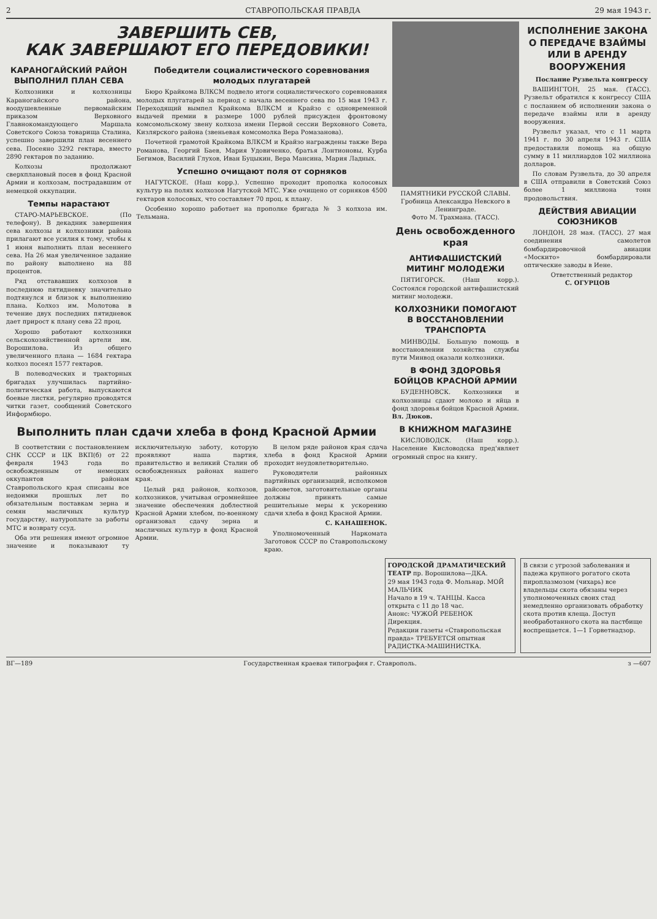2 СТАВРОПОЛЬСКАЯ ПРАВДА 29 мая 1943 г.
ЗАВЕРШИТЬ СЕВ,
КАК ЗАВЕРШАЮТ ЕГО ПЕРЕДОВИКИ!
КАРАНОГАЙСКИЙ РАЙОН ВЫПОЛНИЛ ПЛАН СЕВА
Колхозники и колхозницы Караногайского района, воодушевленные первомайским приказом Верховного Главнокомандующего Маршала Советского Союза товарища Сталина, успешно завершили план весеннего сева. Посеяно 3292 гектара, вместо 2890 гектаров по заданию.
Колхозы продолжают сверхплановый посев в фонд Красной Армии и колхозам, пострадавшим от немецкой оккупации.
Темпы нарастают
СТАРО-МАРЬЕВСКОЕ. (По телефону). В декадник завершения сева колхозы и колхозники района прилагают все усилия к тому, чтобы к 1 июня выполнить план весеннего сева. На 26 мая увеличенное задание по району выполнено на 88 процентов.
Ряд отстававших колхозов в последнюю пятидневку значительно подтянулся и близок к выполнению плана. Колхоз им. Молотова в течение двух последних пятидневок дает прирост к плану сева 22 проц.
Хорошо работают колхозники сельскохозяйственной артели им. Ворошилова. Из общего увеличенного плана — 1684 гектара колхоз посеял 1577 гектаров.
В полеводческих и тракторных бригадах улучшилась партийно-политическая работа, выпускаются боевые листки, регулярно проводятся читки газет, сообщений Советского Информбюро.
Победители социалистического соревнования молодых плугатарей
Бюро Крайкома ВЛКСМ подвело итоги социалистического соревнования молодых плугатарей за период с начала весеннего сева по 15 мая 1943 г. Переходящий вымпел Крайкома ВЛКСМ и Крайзо с одновременной выдачей премии в размере 1000 рублей присужден фронтовому комсомольскому звену колхоза имени Первой сессии Верховного Совета, Кизлярского района (звеньевая комсомолка Вера Ромазанова).
Почетной грамотой Крайкома ВЛКСМ и Крайзо награждены также Вера Романова, Георгий Баев, Мария Удовиченко, братья Лонтионовы, Курба Бегимов, Василий Глухов, Иван Буцыкин, Вера Мансина, Мария Ладных.
Успешно очищают поля от сорняков
НАГУТСКОЕ. (Наш корр.). Успешно проходит прополка колосовых культур на полях колхозов Нагутской МТС. Уже очищено от сорняков 4500 гектаров колосовых, что составляет 70 проц. к плану.
Особенно хорошо работает на прополке бригада № 3 колхоза им. Тельмана.
Выполнить план сдачи хлеба в фонд Красной Армии
В соответствии с постановлением СНК СССР и ЦК ВКП(б) от 22 февраля 1943 года по освобожденным от немецких оккупантов районам Ставропольского края списаны все недоимки прошлых лет по обязательным поставкам зерна и семян масличных культур государству, натуроплате за работы МТС и возврату ссуд.
Оба эти решения имеют огромное значение и показывают ту исключительную заботу, которую проявляют наша партия, правительство и великий Сталин об освобожденных районах нашего края.
Целый ряд районов, колхозов, колхозников, учитывая огромнейшее значение обеспечения доблестной Красной Армии хлебом, по-военному организовал сдачу зерна и масличных культур в фонд Красной Армии.
В целом ряде районов края сдача хлеба в фонд Красной Армии проходит неудовлетворительно.
Руководители районных партийных организаций, исполкомов райсоветов, заготовительные органы должны принять самые решительные меры к ускорению сдачи хлеба в фонд Красной Армии.
С. КАНАШЕНОК.
Уполномоченный Наркомата Заготовок СССР по Ставропольскому краю.
ПАМЯТНИКИ РУССКОЙ СЛАВЫ. Гробница Александра Невского в Ленинграде.
Фото М. Трахмана. (ТАСС).
День освобожденного края
АНТИФАШИСТСКИЙ МИТИНГ МОЛОДЕЖИ
ПЯТИГОРСК. (Наш корр.). Состоялся городской антифашистский митинг молодежи.
КОЛХОЗНИКИ ПОМОГАЮТ В ВОССТАНОВЛЕНИИ ТРАНСПОРТА
МИНВОДЫ. Большую помощь в восстановлении хозяйства службы пути Минвод оказали колхозники.
В ФОНД ЗДОРОВЬЯ БОЙЦОВ КРАСНОЙ АРМИИ
БУДЕННОВСК. Колхозники и колхозницы сдают молоко и яйца в фонд здоровья бойцов Красной Армии. Вл. Дюков.
В КНИЖНОМ МАГАЗИНЕ
КИСЛОВОДСК. (Наш корр.). Население Кисловодска пред'являет огромный спрос на книгу.
ИСПОЛНЕНИЕ ЗАКОНА О ПЕРЕДАЧЕ ВЗАЙМЫ ИЛИ В АРЕНДУ ВООРУЖЕНИЯ
Послание Рузвельта конгрессу
ВАШИНГТОН, 25 мая. (ТАСС). Рузвельт обратился к конгрессу США с посланием об исполнении закона о передаче взаймы или в аренду вооружения.
Рузвельт указал, что с 11 марта 1941 г. по 30 апреля 1943 г. США предоставили помощь на общую сумму в 11 миллиардов 102 миллиона долларов.
По словам Рузвельта, до 30 апреля в США отправили в Советский Союз более 1 миллиона тонн продовольствия.
ДЕЙСТВИЯ АВИАЦИИ СОЮЗНИКОВ
ЛОНДОН, 28 мая. (ТАСС). 27 мая соединения самолетов бомбардировочной авиации «Москито» бомбардировали оптические заводы в Иене.
Ответственный редактор
С. ОГУРЦОВ
ГОРОДСКОЙ ДРАМАТИЧЕСКИЙ ТЕАТР пр. Ворошилова—ДКА.
29 мая 1943 года Ф. Мольнар. МОЙ МАЛЬЧИК
Начало в 19 ч. ТАНЦЫ. Касса открыта с 11 до 18 час.
Анонс: ЧУЖОЙ РЕБЕНОК
Дирекция.
Редакции газеты «Ставропольская правда» ТРЕБУЕТСЯ опытная РАДИСТКА-МАШИНИСТКА.
В связи с угрозой заболевания и падежа крупного рогатого скота пироплазмозом (чихарь) все владельцы скота обязаны через уполномоченных своих стад немедленно организовать обработку скота против клеща. Доступ необработанного скота на пастбище воспрещается. 1—1 Горветнадзор.
ВГ—189 Государственная краевая типография г. Ставрополь. з —607